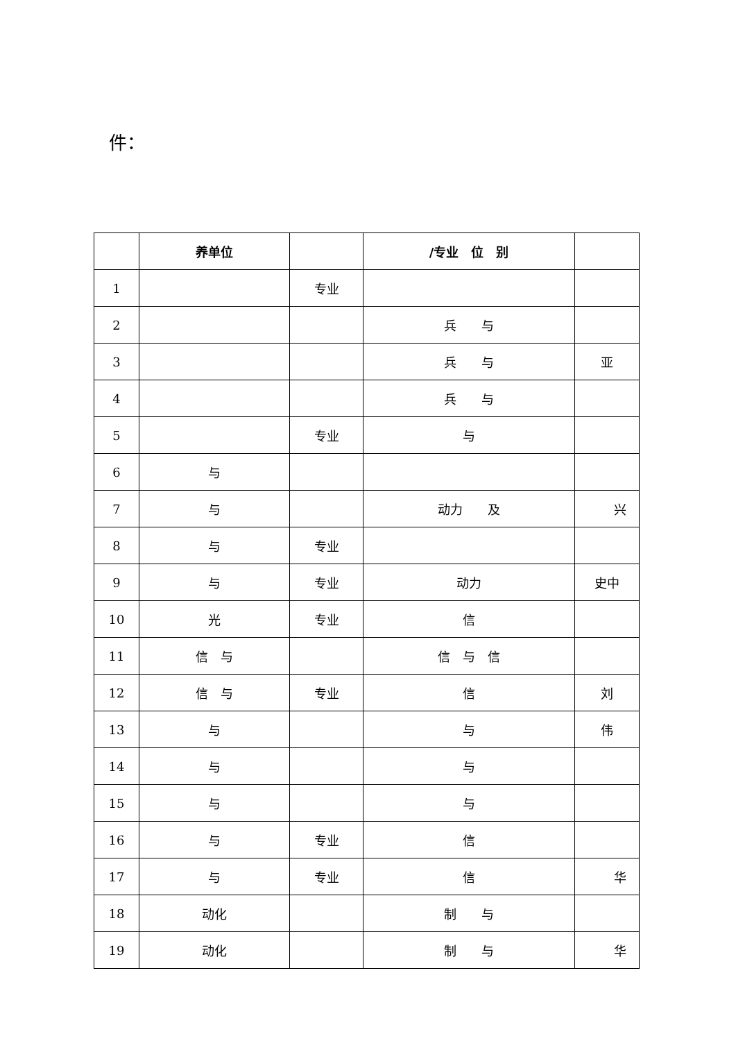件：
| | 养单位 | | /专业 位 别 | |
| --- | --- | --- | --- | --- |
| 1 | | 专业 | | |
| 2 | | | 兵 与 | |
| 3 | | | 兵 与 | 亚 |
| 4 | | | 兵 与 | |
| 5 | | 专业 | 与 | |
| 6 | 与 | | | |
| 7 | 与 | | 动力 及 | 兴 |
| 8 | 与 | 专业 | | |
| 9 | 与 | 专业 | 动力 | 史中 |
| 10 | 光 | 专业 | 信 | |
| 11 | 信 与 | | 信 与 信 | |
| 12 | 信 与 | 专业 | 信 | 刘 |
| 13 | 与 | | 与 | 伟 |
| 14 | 与 | | 与 | |
| 15 | 与 | | 与 | |
| 16 | 与 | 专业 | 信 | |
| 17 | 与 | 专业 | 信 | 华 |
| 18 | 动化 | | 制 与 | |
| 19 | 动化 | | 制 与 | 华 |